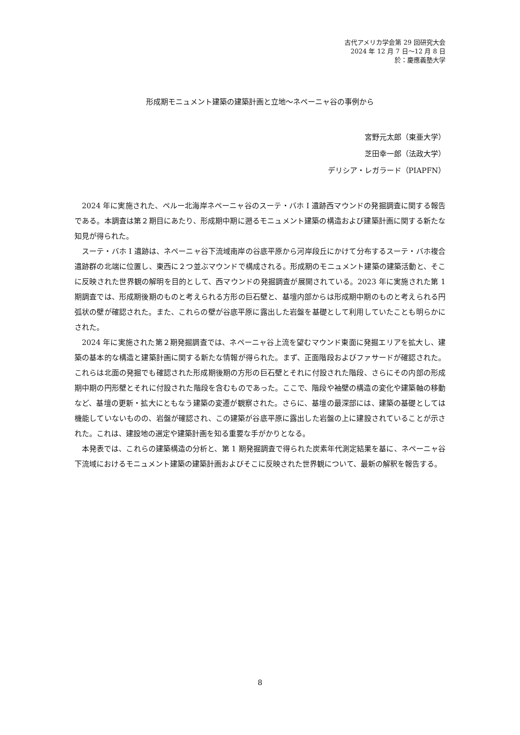古代アメリカ学会第 29 回研究大会
2024 年 12 月 7 日～12 月 8 日
於：慶應義塾大学
形成期モニュメント建築の建築計画と立地〜ネペーニャ谷の事例から
宮野元太郎（東亜大学）
芝田幸一郎（法政大学）
デリシア・レガラード（PIAPFN）
2024 年に実施された、ペルー北海岸ネペーニャ谷のスーテ・バホ I 遺跡西マウンドの発掘調査に関する報告である。本調査は第２期目にあたり、形成期中期に遡るモニュメント建築の構造および建築計画に関する新たな知見が得られた。
スーテ・バホ I 遺跡は、ネペーニャ谷下流域南岸の谷底平原から河岸段丘にかけて分布するスーテ・バホ複合遺跡群の北端に位置し、東西に２つ並ぶマウンドで構成される。形成期のモニュメント建築の建築活動と、そこに反映された世界観の解明を目的として、西マウンドの発掘調査が展開されている。2023 年に実施された第 1 期調査では、形成期後期のものと考えられる方形の巨石壁と、基壇内部からは形成期中期のものと考えられる円弧状の壁が確認された。また、これらの壁が谷底平原に露出した岩盤を基礎として利用していたことも明らかにされた。
2024 年に実施された第２期発掘調査では、ネペーニャ谷上流を望むマウンド東面に発掘エリアを拡大し、建築の基本的な構造と建築計画に関する新たな情報が得られた。まず、正面階段およびファサードが確認された。これらは北面の発掘でも確認された形成期後期の方形の巨石壁とそれに付設された階段、さらにその内部の形成期中期の円形壁とそれに付設された階段を含むものであった。ここで、階段や袖壁の構造の変化や建築軸の移動など、基壇の更新・拡大にともなう建築の変遷が観察された。さらに、基壇の最深部には、建築の基礎としては機能していないものの、岩盤が確認され、この建築が谷底平原に露出した岩盤の上に建設されていることが示された。これは、建設地の選定や建築計画を知る重要な手がかりとなる。
本発表では、これらの建築構造の分析と、第 1 期発掘調査で得られた炭素年代測定結果を基に、ネペーニャ谷下流域におけるモニュメント建築の建築計画およびそこに反映された世界観について、最新の解釈を報告する。
8